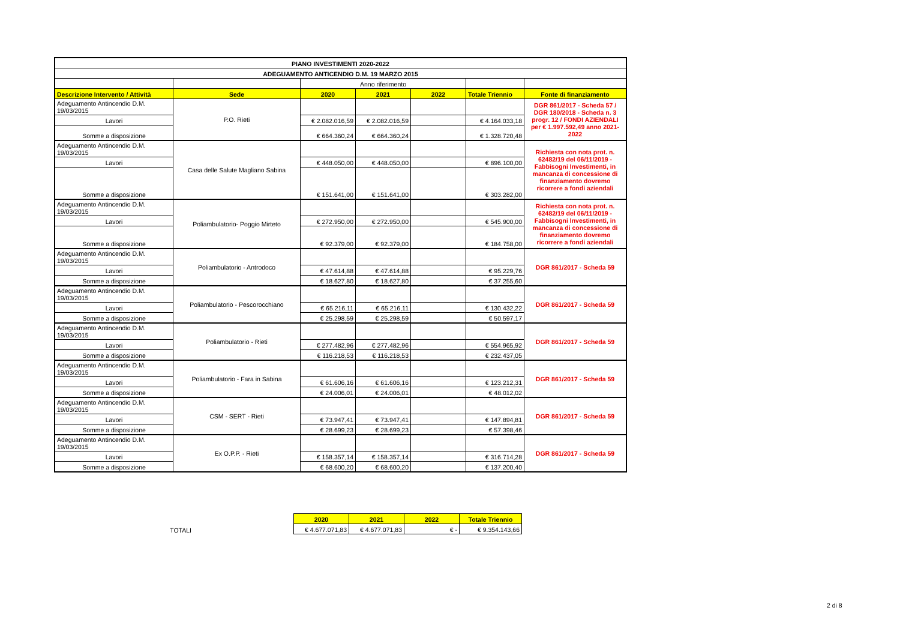| PIANO INVESTIMENTI 2020-2022 | | | | | | |
| ADEGUAMENTO ANTICENDIO D.M. 19 MARZO 2015 | | | | | | |
| | | Anno riferimento | | | | |
| Descrizione Intervento / Attività | Sede | 2020 | 2021 | 2022 | Totale Triennio | Fonte di finanziamento |
| Adeguamento Antincendio D.M. 19/03/2015 | P.O. Rieti | | | | | DGR 861/2017 - Scheda 57 / DGR 180/2018 - Scheda n. 3 progr. 12 / FONDI AZIENDALI per € 1.997.592,49 anno 2021-2022 |
| Lavori | | € 2.082.016,59 | € 2.082.016,59 | | € 4.164.033,18 | |
| Somme a disposizione | | € 664.360,24 | € 664.360,24 | | € 1.328.720,48 | |
| Adeguamento Antincendio D.M. 19/03/2015 | Casa delle Salute Magliano Sabina | | | | | Richiesta con nota prot. n. 62482/19 del 06/11/2019 - Fabbisogni Investimenti, in mancanza di concessione di finanziamento dovremo ricorrere a fondi aziendali |
| Lavori | | € 448.050,00 | € 448.050,00 | | € 896.100,00 | |
| Somme a disposizione | | € 151.641,00 | € 151.641,00 | | € 303.282,00 | |
| Adeguamento Antincendio D.M. 19/03/2015 | Poliambulatorio- Poggio Mirteto | | | | | Richiesta con nota prot. n. 62482/19 del 06/11/2019 - Fabbisogni Investimenti, in mancanza di concessione di finanziamento dovremo ricorrere a fondi aziendali |
| Lavori | | € 272.950,00 | € 272.950,00 | | € 545.900,00 | |
| Somme a disposizione | | € 92.379,00 | € 92.379,00 | | € 184.758,00 | |
| Adeguamento Antincendio D.M. 19/03/2015 | Poliambulatorio - Antrodoco | | | | | DGR 861/2017 - Scheda 59 |
| Lavori | | € 47.614,88 | € 47.614,88 | | € 95.229,76 | |
| Somme a disposizione | | € 18.627,80 | € 18.627,80 | | € 37.255,60 | |
| Adeguamento Antincendio D.M. 19/03/2015 | Poliambulatorio - Pescorocchiano | | | | | DGR 861/2017 - Scheda 59 |
| Lavori | | € 65.216,11 | € 65.216,11 | | € 130.432,22 | |
| Somme a disposizione | | € 25.298,59 | € 25.298,59 | | € 50.597,17 | |
| Adeguamento Antincendio D.M. 19/03/2015 | Poliambulatorio - Rieti | | | | | DGR 861/2017 - Scheda 59 |
| Lavori | | € 277.482,96 | € 277.482,96 | | € 554.965,92 | |
| Somme a disposizione | | € 116.218,53 | € 116.218,53 | | € 232.437,05 | |
| Adeguamento Antincendio D.M. 19/03/2015 | Poliambulatorio - Fara in Sabina | | | | | DGR 861/2017 - Scheda 59 |
| Lavori | | € 61.606,16 | € 61.606,16 | | € 123.212,31 | |
| Somme a disposizione | | € 24.006,01 | € 24.006,01 | | € 48.012,02 | |
| Adeguamento Antincendio D.M. 19/03/2015 | CSM - SERT - Rieti | | | | | DGR 861/2017 - Scheda 59 |
| Lavori | | € 73.947,41 | € 73.947,41 | | € 147.894,81 | |
| Somme a disposizione | | € 28.699,23 | € 28.699,23 | | € 57.398,46 | |
| Adeguamento Antincendio D.M. 19/03/2015 | Ex O.P.P. - Rieti | | | | | DGR 861/2017 - Scheda 59 |
| Lavori | | € 158.357,14 | € 158.357,14 | | € 316.714,28 | |
| Somme a disposizione | | € 68.600,20 | € 68.600,20 | | € 137.200,40 | |
| | 2020 | 2021 | 2022 | Totale Triennio |
| TOTALI | € 4.677.071,83 | € 4.677.071,83 | € - | € 9.354.143,66 |
2 di 8